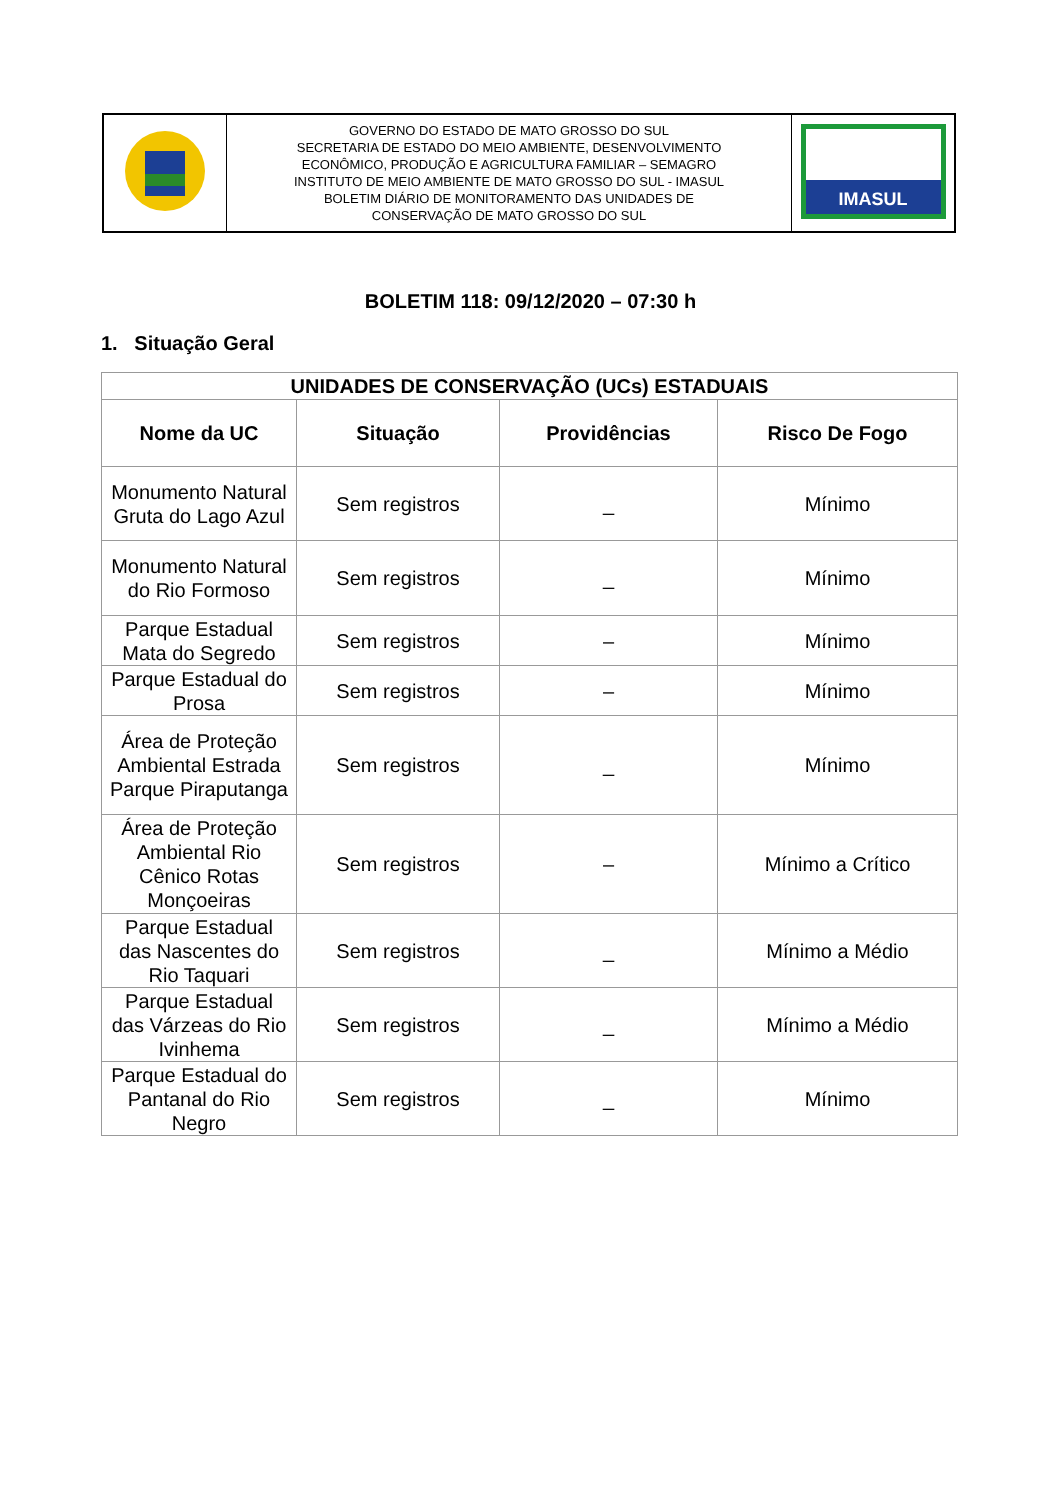| | GOVERNO DO ESTADO DE MATO GROSSO DO SUL SECRETARIA DE ESTADO DO MEIO AMBIENTE, DESENVOLVIMENTO ECONÔMICO, PRODUÇÃO E AGRICULTURA FAMILIAR – SEMAGRO INSTITUTO DE MEIO AMBIENTE DE MATO GROSSO DO SUL - IMASUL BOLETIM DIÁRIO DE MONITORAMENTO DAS UNIDADES DE CONSERVAÇÃO DE MATO GROSSO DO SUL | IMASUL |
BOLETIM 118: 09/12/2020 – 07:30 h
1. Situação Geral
| UNIDADES DE CONSERVAÇÃO (UCs) ESTADUAIS | | | |
| --- | --- | --- | --- |
| Nome da UC | Situação | Providências | Risco De Fogo |
| Monumento Natural Gruta do Lago Azul | Sem registros | _ | Mínimo |
| Monumento Natural do Rio Formoso | Sem registros | _ | Mínimo |
| Parque Estadual Mata do Segredo | Sem registros | – | Mínimo |
| Parque Estadual do Prosa | Sem registros | – | Mínimo |
| Área de Proteção Ambiental Estrada Parque Piraputanga | Sem registros | _ | Mínimo |
| Área de Proteção Ambiental Rio Cênico Rotas Monçoeiras | Sem registros | – | Mínimo a Crítico |
| Parque Estadual das Nascentes do Rio Taquari | Sem registros | _ | Mínimo a Médio |
| Parque Estadual das Várzeas do Rio Ivinhema | Sem registros | _ | Mínimo a Médio |
| Parque Estadual do Pantanal do Rio Negro | Sem registros | _ | Mínimo |